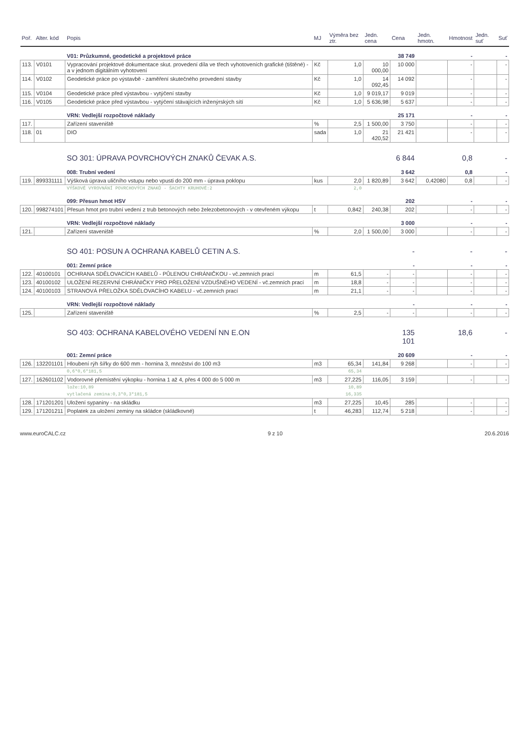| Poř. | Alter. kód | Popis | MJ | Výměra bez ztr. | Jedn. cena | Cena | Jedn. hmotn. | Hmotnost | Jedn. suť | Suť |
| --- | --- | --- | --- | --- | --- | --- | --- | --- | --- | --- |
| | | V01: Průzkumné, geodetické a projektové práce | | | | 38 749 | | - | | - |
| 113. | V0101 | Vypracování projektové dokumentace skut. provedení díla ve třech vyhotoveních grafické (tištěné) - a v jednom digitálním vyhotovení | Kč | 1,0 | 10 000,00 | 10 000 | | - | | - |
| 114. | V0102 | Geodetické práce po výstavbě - zaměření skutečného provedení stavby | Kč | 1,0 | 14 092,45 | 14 092 | | - | | - |
| 115. | V0104 | Geodetické práce před výstavbou - vytýčení stavby | Kč | 1,0 | 9 019,17 | 9 019 | | - | | - |
| 116. | V0105 | Geodetické práce před výstavbou - vytýčení stávajících inženýrských sítí | Kč | 1,0 | 5 636,98 | 5 637 | | - | | - |
| | | VRN: Vedlejší rozpočtové náklady | | | | 25 171 | | - | | - |
| 117. | | Zařízení staveniště | % | 2,5 | 1 500,00 | 3 750 | | - | | - |
| 118. | 01 | DIO | sada | 1,0 | 21 420,52 | 21 421 | | - | | - |
| | | SO 301: ÚPRAVA POVRCHOVÝCH ZNAKŮ ČEVAK A.S. | | | | 6 844 | | 0,8 | | - |
| | | 008: Trubní vedení | | | | 3 642 | | 0,8 | | - |
| 119. | 899331111 | Výšková úprava uličního vstupu nebo vpusti do 200 mm - úprava poklopu | kus | 2,0 | 1 820,89 | 3 642 | 0,42080 | 0,8 | | - |
| | | VÝŠKOVÉ VYROVNÁNÍ POVRCHOVÝCH ZNAKŮ - ŠACHTY KRUHOVÉ:2 | | 2,0 | | | | | | |
| | | 099: Přesun hmot HSV | | | | 202 | | - | | - |
| 120. | 998274101 | Přesun hmot pro trubní vedení z trub betonových nebo železobetonových - v otevřeném výkopu | t | 0,842 | 240,38 | 202 | | - | | - |
| | | VRN: Vedlejší rozpočtové náklady | | | | 3 000 | | - | | - |
| 121. | | Zařízení staveniště | % | 2,0 | 1 500,00 | 3 000 | | - | | - |
| | | SO 401: POSUN A OCHRANA KABELŮ CETIN A.S. | | | | - | | - | | - |
| | | 001: Zemní práce | | | | - | | - | | - |
| 122. | 40100101 | OCHRANA SDĚLOVACÍCH KABELŮ - PŮLENOU CHRÁNIČKOU - vč.zemních prací | m | 61,5 | - | - | | - | | - |
| 123. | 40100102 | ULOŽENÍ REZERVNÍ CHRÁNIČKY PRO PŘELOŽENÍ VZDUŠNÉHO VEDENÍ - vč.zemních prací | m | 18,8 | - | - | | - | | - |
| 124. | 40100103 | STRANOVÁ PŘELOŽKA SDĚLOVACÍHO KABELU - vč.zemních prací | m | 21,1 | - | - | | - | | - |
| | | VRN: Vedlejší rozpočtové náklady | | | | - | | - | | - |
| 125. | | Zařízení staveniště | % | 2,5 | - | - | | - | | - |
| | | SO 403: OCHRANA KABELOVÉHO VEDENÍ NN E.ON | | | | 135 101 | | 18,6 | | - |
| | | 001: Zemní práce | | | | 20 609 | | - | | - |
| 126. | 132201101 | Hloubení rýh šířky do 600 mm - hornina 3, množství do 100 m3 | m3 | 65,34 | 141,84 | 9 268 | | - | | - |
| | | 0,6*0,6*181,5 | | 65,34 | | | | | | |
| 127. | 162601102 | Vodorovné přemístění výkopku - hornina 1 až 4, přes 4 000 do 5 000 m | m3 | 27,225 | 116,05 | 3 159 | | - | | - |
| | | lože:10,89 | | 10,89 | | | | | | |
| | | vytlačená zemina:0,3*0,3*181,5 | | 16,335 | | | | | | |
| 128. | 171201201 | Uložení sypaniny - na skládku | m3 | 27,225 | 10,45 | 285 | | - | | - |
| 129. | 171201211 | Poplatek za uložení zeminy na skládce (skládkovné) | t | 46,283 | 112,74 | 5 218 | | - | | - |
www.euroCALC.cz 9 z 10 20.6.2016